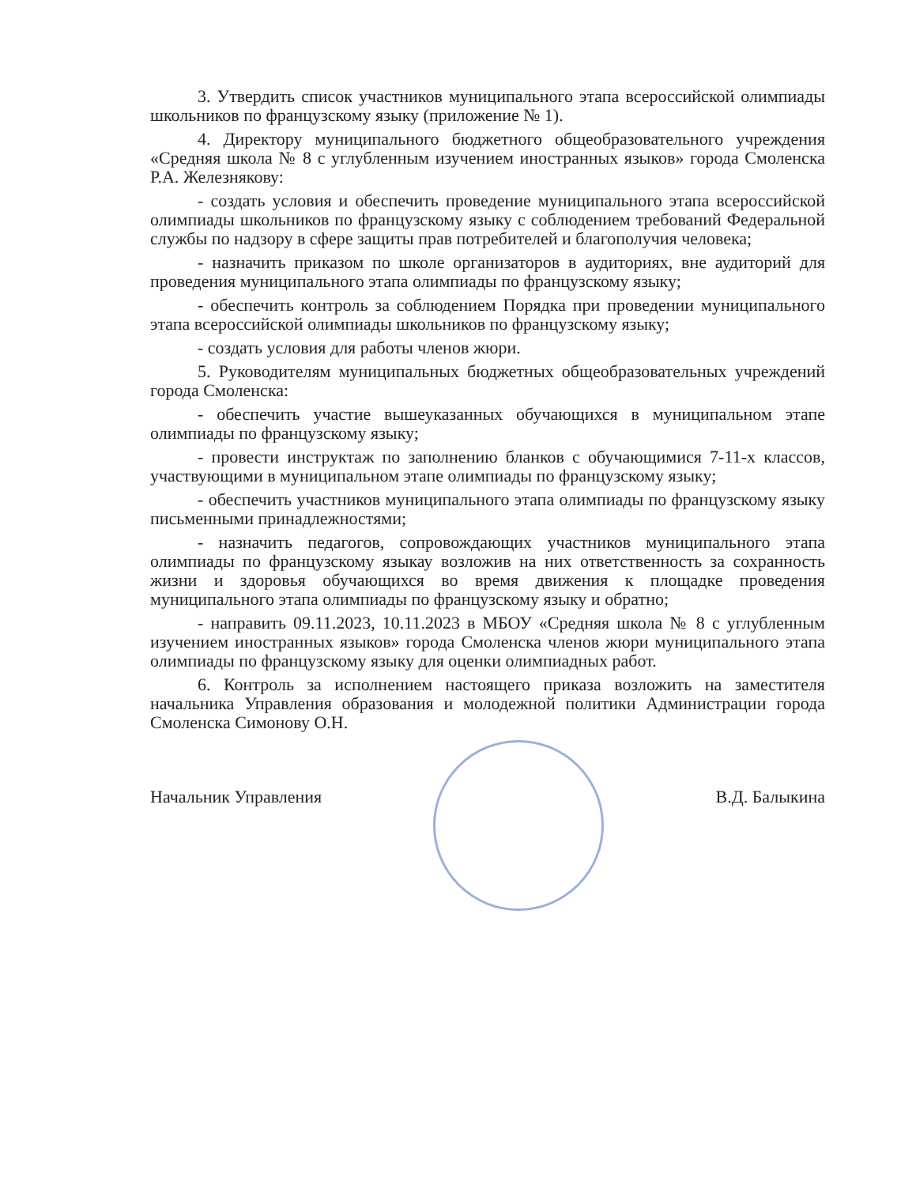3. Утвердить список участников муниципального этапа всероссийской олимпиады школьников по французскому языку (приложение № 1).
4. Директору муниципального бюджетного общеобразовательного учреждения «Средняя школа № 8 с углубленным изучением иностранных языков» города Смоленска Р.А. Железнякову:
- создать условия и обеспечить проведение муниципального этапа всероссийской олимпиады школьников по французскому языку с соблюдением требований Федеральной службы по надзору в сфере защиты прав потребителей и благополучия человека;
- назначить приказом по школе организаторов в аудиториях, вне аудиторий для проведения муниципального этапа олимпиады по французскому языку;
- обеспечить контроль за соблюдением Порядка при проведении муниципального этапа всероссийской олимпиады школьников по французскому языку;
- создать условия для работы членов жюри.
5. Руководителям муниципальных бюджетных общеобразовательных учреждений города Смоленска:
- обеспечить участие вышеуказанных обучающихся в муниципальном этапе олимпиады по французскому языку;
- провести инструктаж по заполнению бланков с обучающимися 7-11-х классов, участвующими в муниципальном этапе олимпиады по французскому языку;
- обеспечить участников муниципального этапа олимпиады по французскому языку письменными принадлежностями;
- назначить педагогов, сопровождающих участников муниципального этапа олимпиады по французскому языкау возложив на них ответственность за сохранность жизни и здоровья обучающихся во время движения к площадке проведения муниципального этапа олимпиады по французскому языку и обратно;
- направить 09.11.2023, 10.11.2023 в МБОУ «Средняя школа № 8 с углубленным изучением иностранных языков» города Смоленска членов жюри муниципального этапа олимпиады по французскому языку для оценки олимпиадных работ.
6. Контроль за исполнением настоящего приказа возложить на заместителя начальника Управления образования и молодежной политики Администрации города Смоленска Симонову О.Н.
Начальник Управления В.Д. Балыкина